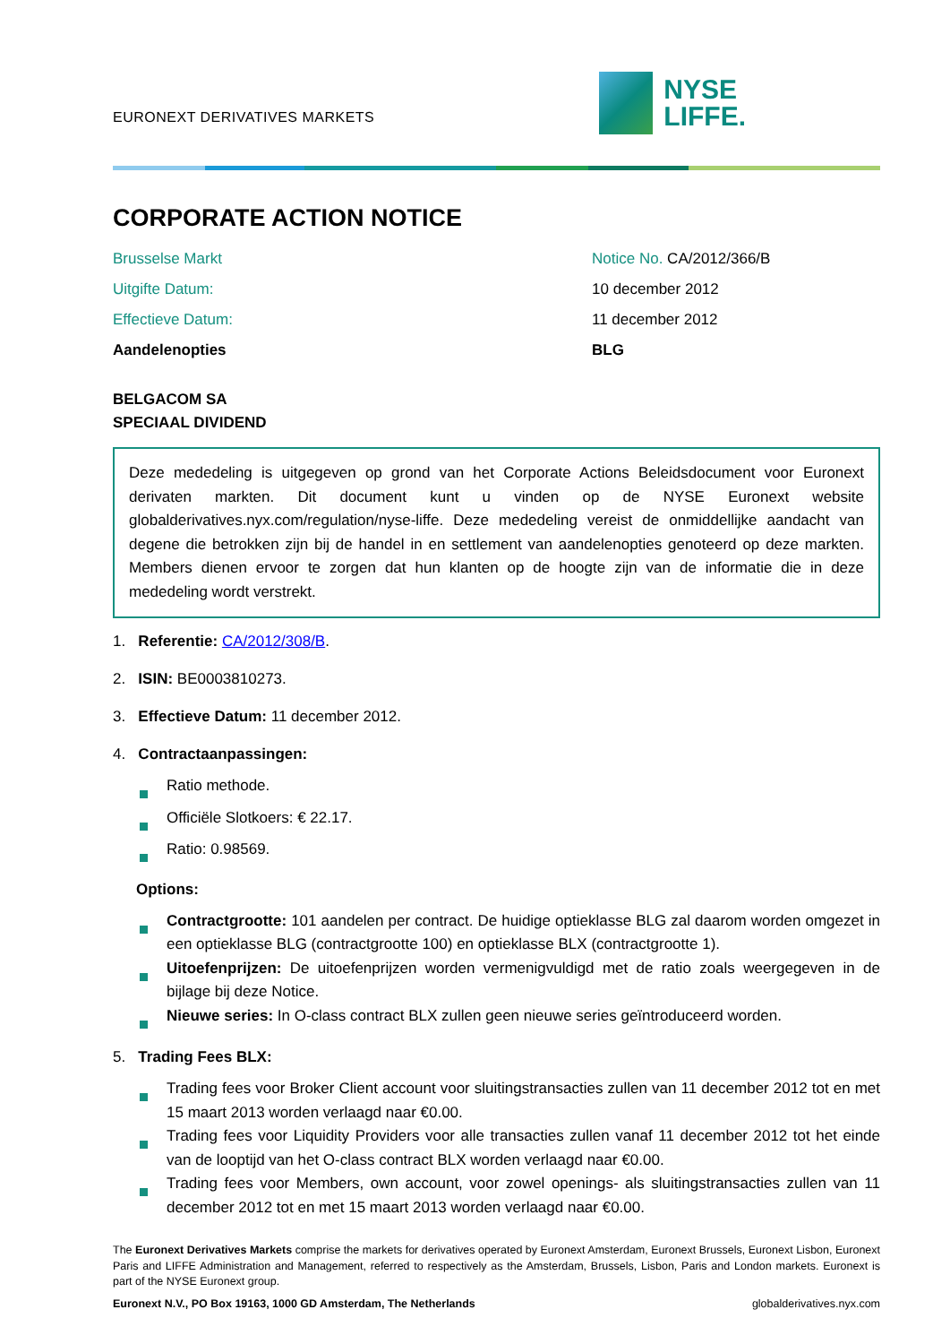EURONEXT DERIVATIVES MARKETS
NYSE
LIFFE.
CORPORATE ACTION NOTICE
Brusselse Markt
Notice No. CA/2012/366/B
Uitgifte Datum:
10 december 2012
Effectieve Datum:
11 december 2012
Aandelenopties
BLG
BELGACOM SA
SPECIAAL DIVIDEND
Deze mededeling is uitgegeven op grond van het Corporate Actions Beleidsdocument voor Euronext derivaten markten. Dit document kunt u vinden op de NYSE Euronext website globalderivatives.nyx.com/regulation/nyse-liffe. Deze mededeling vereist de onmiddellijke aandacht van degene die betrokken zijn bij de handel in en settlement van aandelenopties genoteerd op deze markten. Members dienen ervoor te zorgen dat hun klanten op de hoogte zijn van de informatie die in deze mededeling wordt verstrekt.
1. Referentie: CA/2012/308/B.
2. ISIN: BE0003810273.
3. Effectieve Datum: 11 december 2012.
4. Contractaanpassingen:
Ratio methode.
Officiële Slotkoers: € 22.17.
Ratio: 0.98569.
Options:
Contractgrootte: 101 aandelen per contract. De huidige optieklasse BLG zal daarom worden omgezet in een optieklasse BLG (contractgrootte 100) en optieklasse BLX (contractgrootte 1).
Uitoefenprijzen: De uitoefenprijzen worden vermenigvuldigd met de ratio zoals weergegeven in de bijlage bij deze Notice.
Nieuwe series: In O-class contract BLX zullen geen nieuwe series geïntroduceerd worden.
5. Trading Fees BLX:
Trading fees voor Broker Client account voor sluitingstransacties zullen van 11 december 2012 tot en met 15 maart 2013 worden verlaagd naar €0.00.
Trading fees voor Liquidity Providers voor alle transacties zullen vanaf 11 december 2012 tot het einde van de looptijd van het O-class contract BLX worden verlaagd naar €0.00.
Trading fees voor Members, own account, voor zowel openings- als sluitingstransacties zullen van 11 december 2012 tot en met 15 maart 2013 worden verlaagd naar €0.00.
The Euronext Derivatives Markets comprise the markets for derivatives operated by Euronext Amsterdam, Euronext Brussels, Euronext Lisbon, Euronext Paris and LIFFE Administration and Management, referred to respectively as the Amsterdam, Brussels, Lisbon, Paris and London markets. Euronext is part of the NYSE Euronext group.
Euronext N.V., PO Box 19163, 1000 GD Amsterdam, The Netherlands globalderivatives.nyx.com